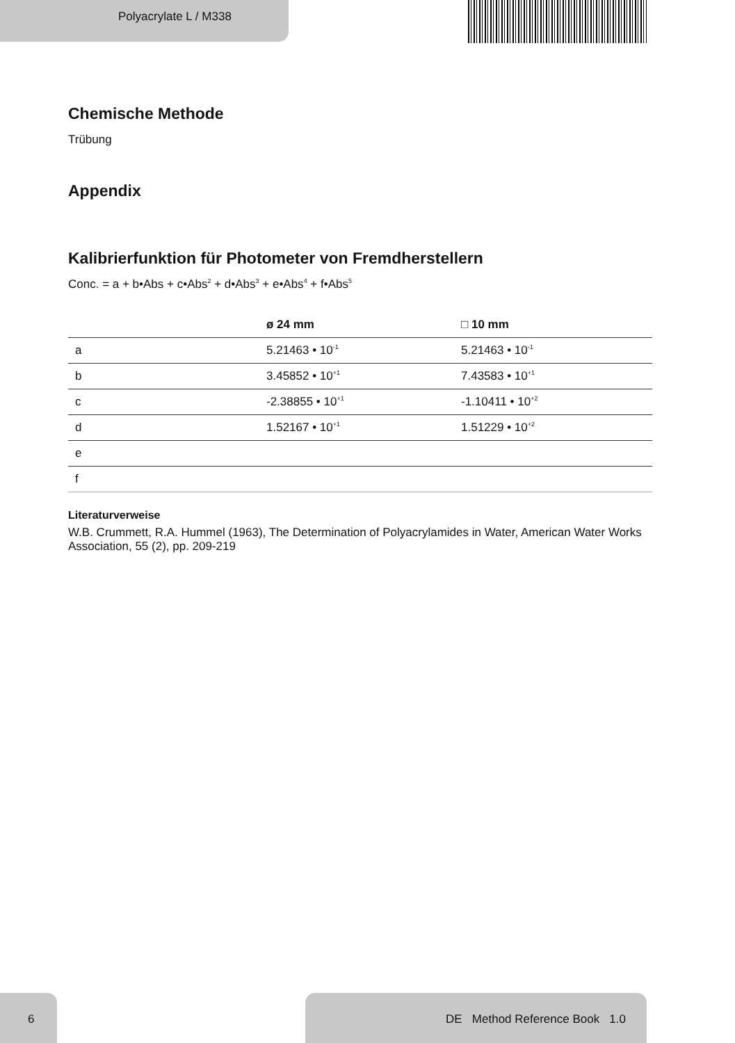Polyacrylate L / M338
Chemische Methode
Trübung
Appendix
Kalibrierfunktion für Photometer von Fremdherstellern
Conc. = a + b•Abs + c•Abs<sup>2</sup> + d•Abs<sup>3</sup> + e•Abs<sup>4</sup> + f•Abs<sup>5</sup>
| | ø 24 mm | □ 10 mm |
| --- | --- | --- |
| a | 5.21463 • 10<sup>-1</sup> | 5.21463 • 10<sup>-1</sup> |
| b | 3.45852 • 10<sup>+1</sup> | 7.43583 • 10<sup>+1</sup> |
| c | -2.38855 • 10<sup>+1</sup> | -1.10411 • 10<sup>+2</sup> |
| d | 1.52167 • 10<sup>+1</sup> | 1.51229 • 10<sup>+2</sup> |
| e | | |
| f | | |
Literaturverweise
W.B. Crummett, R.A. Hummel (1963), The Determination of Polyacrylamides in Water, American Water Works Association, 55 (2), pp. 209-219
6 DE Method Reference Book 1.0